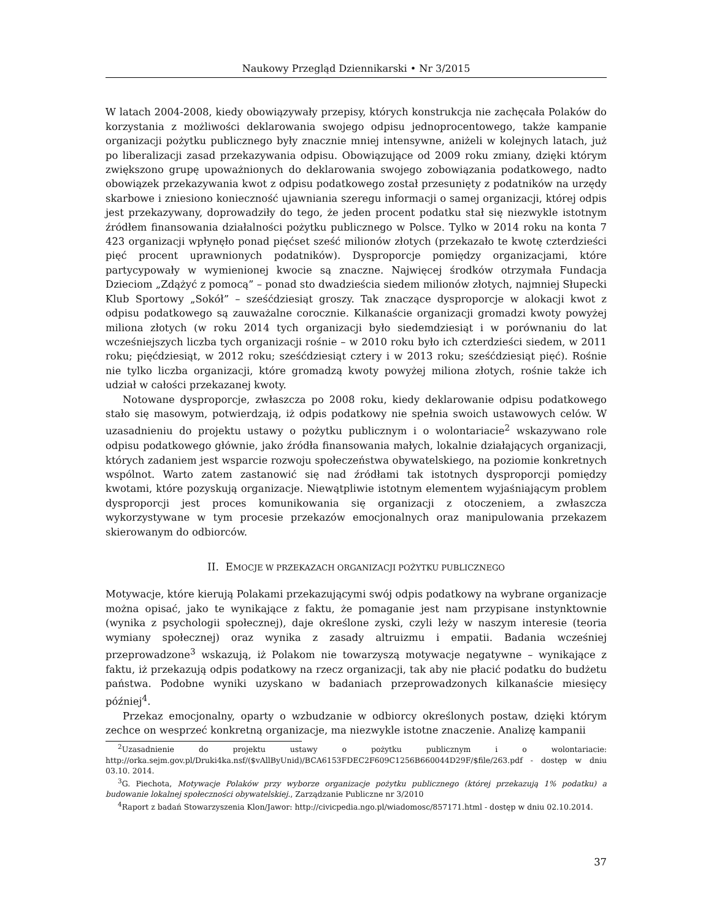Naukowy Przegląd Dziennikarski • Nr 3/2015
W latach 2004-2008, kiedy obowiązywały przepisy, których konstrukcja nie zachęcała Polaków do korzystania z możliwości deklarowania swojego odpisu jednoprocentowego, także kampanie organizacji pożytku publicznego były znacznie mniej intensywne, aniżeli w kolejnych latach, już po liberalizacji zasad przekazywania odpisu. Obowiązujące od 2009 roku zmiany, dzięki którym zwiększono grupę upoważnionych do deklarowania swojego zobowiązania podatkowego, nadto obowiązek przekazywania kwot z odpisu podatkowego został przesunięty z podatników na urzędy skarbowe i zniesiono konieczność ujawniania szeregu informacji o samej organizacji, której odpis jest przekazywany, doprowadziły do tego, że jeden procent podatku stał się niezwykle istotnym źródłem finansowania działalności pożytku publicznego w Polsce. Tylko w 2014 roku na konta 7 423 organizacji wpłynęło ponad pięćset sześć milionów złotych (przekazało te kwotę czterdzieści pięć procent uprawnionych podatników). Dysproporcje pomiędzy organizacjami, które partycypowały w wymienionej kwocie są znaczne. Najwięcej środków otrzymała Fundacja Dzieciom „Zdążyć z pomocą” – ponad sto dwadzieścia siedem milionów złotych, najmniej Słupecki Klub Sportowy „Sokół” – sześćdziesiąt groszy. Tak znaczące dysproporcje w alokacji kwot z odpisu podatkowego są zauważalne corocznie. Kilkanaście organizacji gromadzi kwoty powyżej miliona złotych (w roku 2014 tych organizacji było siedemdziesiąt i w porównaniu do lat wcześniejszych liczba tych organizacji rośnie – w 2010 roku było ich czterdzieści siedem, w 2011 roku; pięćdziesiąt, w 2012 roku; sześćdziesiąt cztery i w 2013 roku; sześćdziesiąt pięć). Rośnie nie tylko liczba organizacji, które gromadzą kwoty powyżej miliona złotych, rośnie także ich udział w całości przekazanej kwoty.
Notowane dysproporcje, zwłaszcza po 2008 roku, kiedy deklarowanie odpisu podatkowego stało się masowym, potwierdzają, iż odpis podatkowy nie spełnia swoich ustawowych celów. W uzasadnieniu do projektu ustawy o pożytku publicznym i o wolontariacie<sup>2</sup> wskazywano role odpisu podatkowego głównie, jako źródła finansowania małych, lokalnie działających organizacji, których zadaniem jest wsparcie rozwoju społeczeństwa obywatelskiego, na poziomie konkretnych wspólnot. Warto zatem zastanowić się nad źródłami tak istotnych dysproporcji pomiędzy kwotami, które pozyskują organizacje. Niewątpliwie istotnym elementem wyjaśniającym problem dysproporcji jest proces komunikowania się organizacji z otoczeniem, a zwłaszcza wykorzystywane w tym procesie przekazów emocjonalnych oraz manipulowania przekazem skierowanym do odbiorców.
II. EMOCJE W PRZEKAZACH ORGANIZACJI POŻYTKU PUBLICZNEGO
Motywacje, które kierują Polakami przekazującymi swój odpis podatkowy na wybrane organizacje można opisać, jako te wynikające z faktu, że pomaganie jest nam przypisane instynktownie (wynika z psychologii społecznej), daje określone zyski, czyli leży w naszym interesie (teoria wymiany społecznej) oraz wynika z zasady altruizmu i empatii. Badania wcześniej przeprowadzone<sup>3</sup> wskazują, iż Polakom nie towarzyszą motywacje negatywne – wynikające z faktu, iż przekazują odpis podatkowy na rzecz organizacji, tak aby nie płacić podatku do budżetu państwa. Podobne wyniki uzyskano w badaniach przeprowadzonych kilkanaście miesięcy później<sup>4</sup>.
Przekaz emocjonalny, oparty o wzbudzanie w odbiorcy określonych postaw, dzięki którym zechce on wesprzeć konkretną organizacje, ma niezwykle istotne znaczenie. Analizę kampanii
<sup>2</sup> Uzasadnienie do projektu ustawy o pożytku publicznym i o wolontariacie: http://orka.sejm.gov.pl/Druki4ka.nsf/($vAllByUnid)/BCA6153FDEC2F609C1256B660044D29F/$file/263.pdf - dostęp w dniu 03.10. 2014.
<sup>3</sup> G. Piechota, Motywacje Polaków przy wyborze organizacje pożytku publicznego (której przekazują 1% podatku) a budowanie lokalnej społeczności obywatelskiej., Zarządzanie Publiczne nr 3/2010
<sup>4</sup> Raport z badań Stowarzyszenia Klon/Jawor: http://civicpedia.ngo.pl/wiadomosc/857171.html - dostęp w dniu 02.10.2014.
37